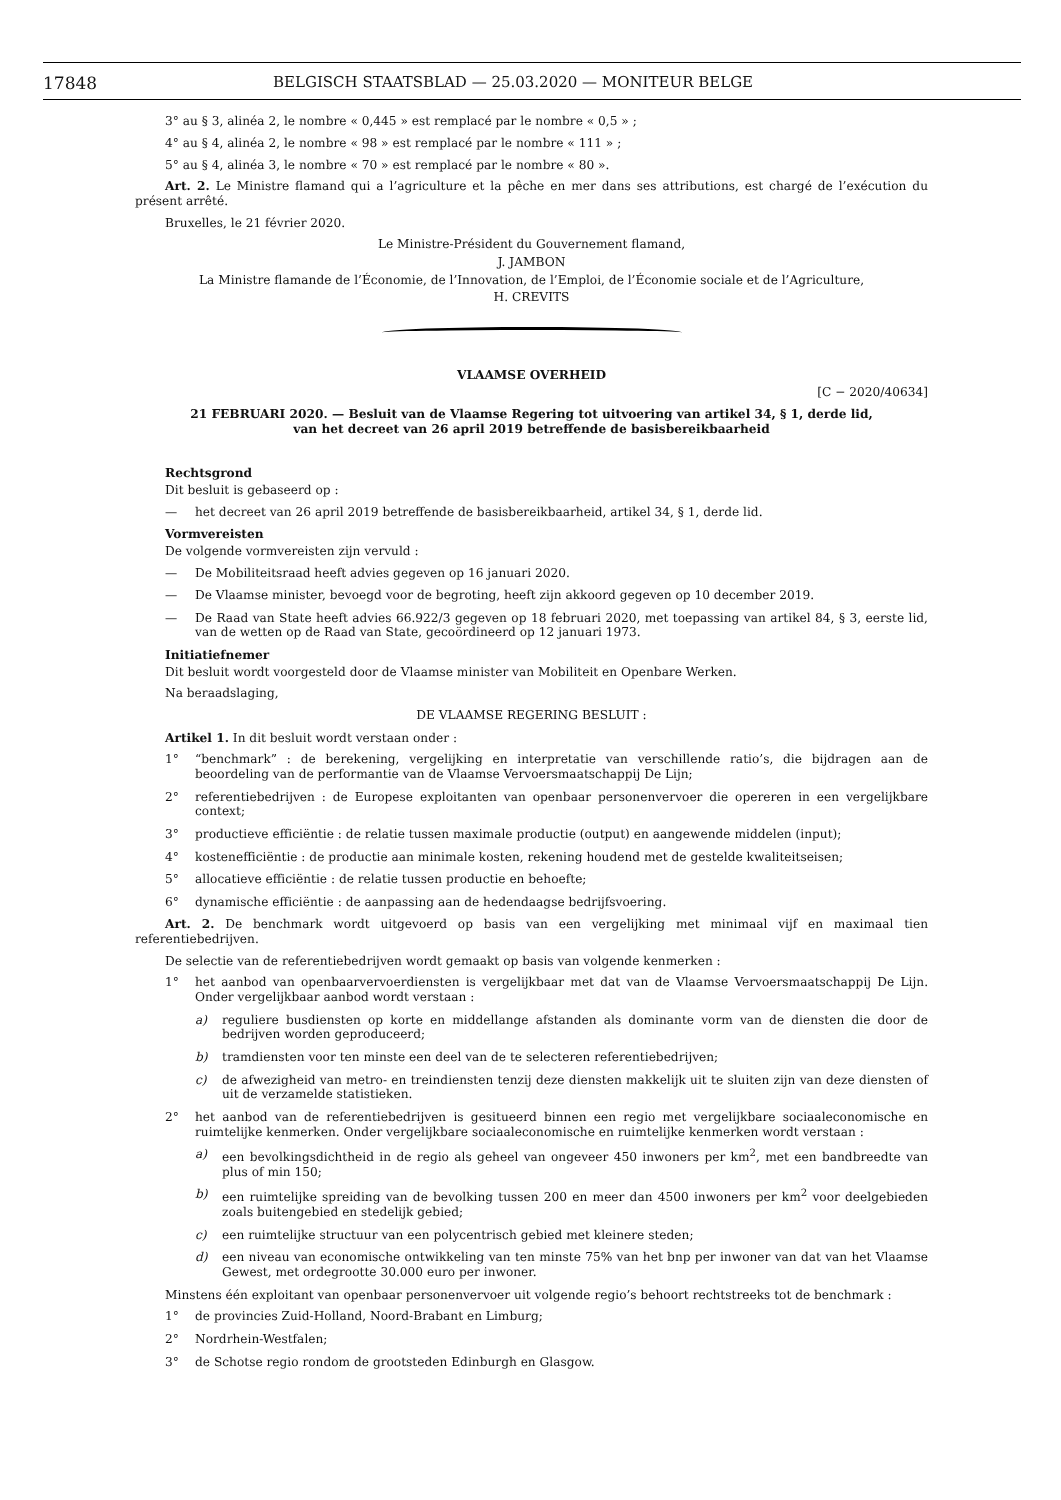17848 BELGISCH STAATSBLAD — 25.03.2020 — MONITEUR BELGE
3° au § 3, alinéa 2, le nombre « 0,445 » est remplacé par le nombre « 0,5 » ;
4° au § 4, alinéa 2, le nombre « 98 » est remplacé par le nombre « 111 » ;
5° au § 4, alinéa 3, le nombre « 70 » est remplacé par le nombre « 80 ».
Art. 2. Le Ministre flamand qui a l’agriculture et la pêche en mer dans ses attributions, est chargé de l’exécution du présent arrêté.
Bruxelles, le 21 février 2020.
Le Ministre-Président du Gouvernement flamand,
J. JAMBON
La Ministre flamande de l’Économie, de l’Innovation, de l’Emploi, de l’Économie sociale et de l’Agriculture,
H. CREVITS
VLAAMSE OVERHEID
[C − 2020/40634]
21 FEBRUARI 2020. — Besluit van de Vlaamse Regering tot uitvoering van artikel 34, § 1, derde lid,
van het decreet van 26 april 2019 betreffende de basisbereikbaarheid
Rechtsgrond
Dit besluit is gebaseerd op :
— het decreet van 26 april 2019 betreffende de basisbereikbaarheid, artikel 34, § 1, derde lid.
Vormvereisten
De volgende vormvereisten zijn vervuld :
— De Mobiliteitsraad heeft advies gegeven op 16 januari 2020.
— De Vlaamse minister, bevoegd voor de begroting, heeft zijn akkoord gegeven op 10 december 2019.
— De Raad van State heeft advies 66.922/3 gegeven op 18 februari 2020, met toepassing van artikel 84, § 3, eerste lid, van de wetten op de Raad van State, gecoördineerd op 12 januari 1973.
Initiatiefnemer
Dit besluit wordt voorgesteld door de Vlaamse minister van Mobiliteit en Openbare Werken.
Na beraadslaging,
DE VLAAMSE REGERING BESLUIT :
Artikel 1. In dit besluit wordt verstaan onder :
1° “benchmark” : de berekening, vergelijking en interpretatie van verschillende ratio’s, die bijdragen aan de beoordeling van de performantie van de Vlaamse Vervoersmaatschappij De Lijn;
2° referentiebedrijven : de Europese exploitanten van openbaar personenvervoer die opereren in een vergelijkbare context;
3° productieve efficiëntie : de relatie tussen maximale productie (output) en aangewende middelen (input);
4° kostenefficiëntie : de productie aan minimale kosten, rekening houdend met de gestelde kwaliteitseisen;
5° allocatieve efficiëntie : de relatie tussen productie en behoefte;
6° dynamische efficiëntie : de aanpassing aan de hedendaagse bedrijfsvoering.
Art. 2. De benchmark wordt uitgevoerd op basis van een vergelijking met minimaal vijf en maximaal tien referentiebedrijven.
De selectie van de referentiebedrijven wordt gemaakt op basis van volgende kenmerken :
1° het aanbod van openbaarvervoerdiensten is vergelijkbaar met dat van de Vlaamse Vervoersmaatschappij De Lijn. Onder vergelijkbaar aanbod wordt verstaan :
a) reguliere busdiensten op korte en middellange afstanden als dominante vorm van de diensten die door de bedrijven worden geproduceerd;
b) tramdiensten voor ten minste een deel van de te selecteren referentiebedrijven;
c) de afwezigheid van metro- en treindiensten tenzij deze diensten makkelijk uit te sluiten zijn van deze diensten of uit de verzamelde statistieken.
2° het aanbod van de referentiebedrijven is gesitueerd binnen een regio met vergelijkbare sociaaleconomische en ruimtelijke kenmerken. Onder vergelijkbare sociaaleconomische en ruimtelijke kenmerken wordt verstaan :
a) een bevolkingsdichtheid in de regio als geheel van ongeveer 450 inwoners per km<sup>2</sup>, met een bandbreedte van plus of min 150;
b) een ruimtelijke spreiding van de bevolking tussen 200 en meer dan 4500 inwoners per km<sup>2</sup> voor deelgebieden zoals buitengebied en stedelijk gebied;
c) een ruimtelijke structuur van een polycentrisch gebied met kleinere steden;
d) een niveau van economische ontwikkeling van ten minste 75% van het bnp per inwoner van dat van het Vlaamse Gewest, met ordegrootte 30.000 euro per inwoner.
Minstens één exploitant van openbaar personenvervoer uit volgende regio’s behoort rechtstreeks tot de benchmark :
1° de provincies Zuid-Holland, Noord-Brabant en Limburg;
2° Nordrhein-Westfalen;
3° de Schotse regio rondom de grootsteden Edinburgh en Glasgow.